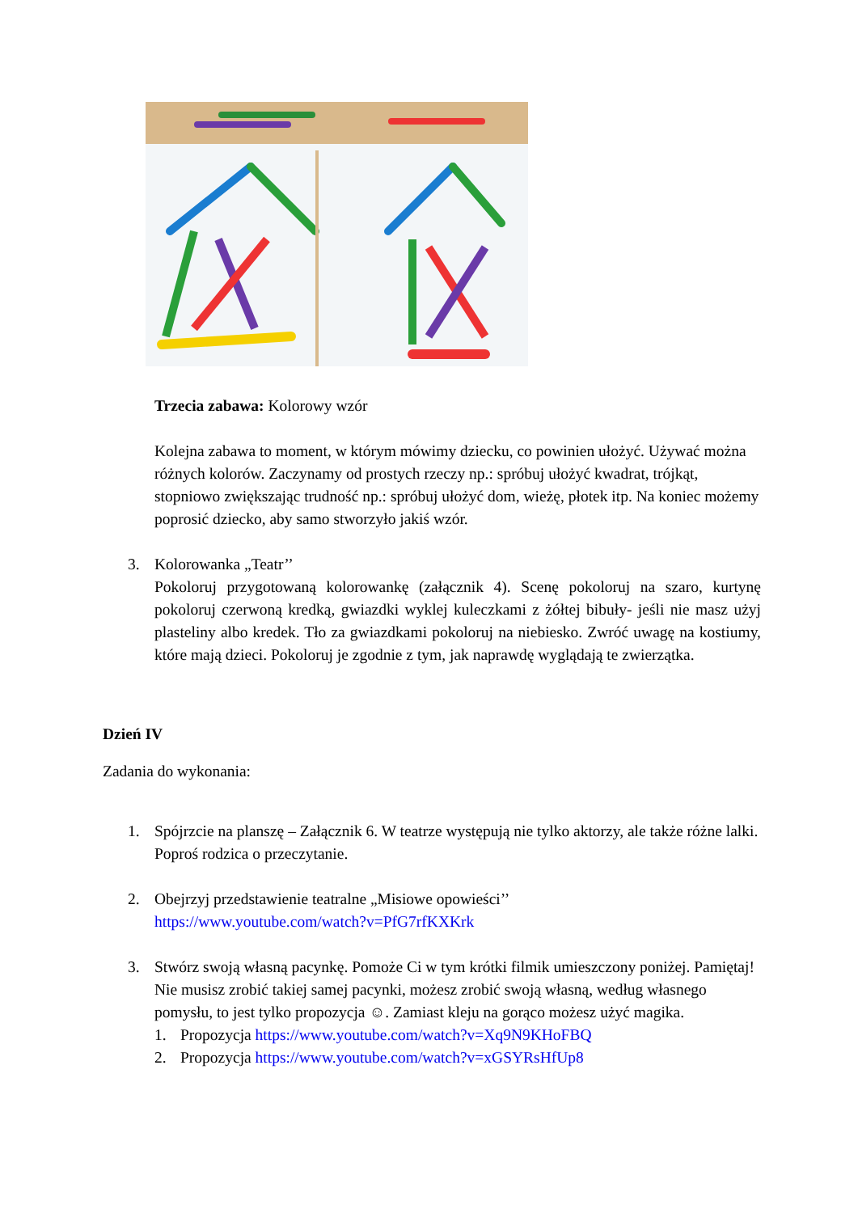Trzecia zabawa: Kolorowy wzór
Kolejna zabawa to moment, w którym mówimy dziecku, co powinien ułożyć. Używać można różnych kolorów. Zaczynamy od prostych rzeczy np.: spróbuj ułożyć kwadrat, trójkąt, stopniowo zwiększając trudność np.: spróbuj ułożyć dom, wieżę, płotek itp. Na koniec możemy poprosić dziecko, aby samo stworzyło jakiś wzór.
3. Kolorowanka „Teatr’’
Pokoloruj przygotowaną kolorowankę (załącznik 4). Scenę pokoloruj na szaro, kurtynę pokoloruj czerwoną kredką, gwiazdki wyklej kuleczkami z żółtej bibuły- jeśli nie masz użyj plasteliny albo kredek. Tło za gwiazdkami pokoloruj na niebiesko. Zwróć uwagę na kostiumy, które mają dzieci. Pokoloruj je zgodnie z tym, jak naprawdę wyglądają te zwierzątka.
Dzień IV
Zadania do wykonania:
1. Spójrzcie na planszę – Załącznik 6. W teatrze występują nie tylko aktorzy, ale także różne lalki. Poproś rodzica o przeczytanie.
2. Obejrzyj przedstawienie teatralne „Misiowe opowieści’’
https://www.youtube.com/watch?v=PfG7rfKXKrk
3. Stwórz swoją własną pacynkę. Pomoże Ci w tym krótki filmik umieszczony poniżej. Pamiętaj! Nie musisz zrobić takiej samej pacynki, możesz zrobić swoją własną, według własnego pomysłu, to jest tylko propozycja ☺. Zamiast kleju na gorąco możesz użyć magika.
1. Propozycja https://www.youtube.com/watch?v=Xq9N9KHoFBQ
2. Propozycja https://www.youtube.com/watch?v=xGSYRsHfUp8